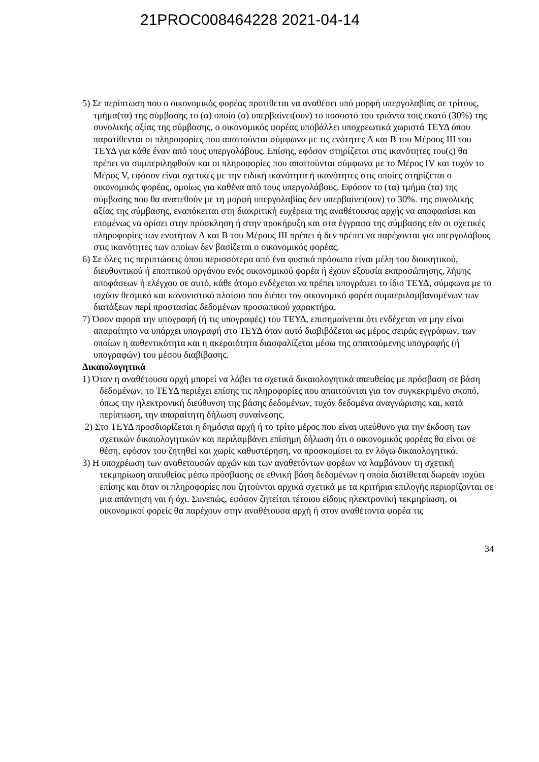21PROC008464228 2021-04-14
5) Σε περίπτωση που ο οικονομικός φορέας προτίθεται να αναθέσει υπό μορφή υπεργολαβίας σε τρίτους, τμήμα(τα) της σύμβασης το (α) οποίο (α) υπερβαίνει(ουν) το ποσοστό του τριάντα τοις εκατό (30%) της συνολικής αξίας της σύμβασης, ο οικονομικός φορέας υποβάλλει υποχρεωτικά χωριστά ΤΕΥΔ όπου παρατίθενται οι πληροφορίες που απαιτούνται σύμφωνα με τις ενότητες Α και Β του Μέρους ΙΙΙ του ΤΕΥΔ για κάθε έναν από τους υπεργολάβους. Επίσης, εφόσον στηρίζεται στις ικανότητες του(ς) θα πρέπει να συμπεριληφθούν και οι πληροφορίες που απαιτούνται σύμφωνα με το Μέρος IV και τυχόν το Μέρος V, εφόσον είναι σχετικές με την ειδική ικανότητα ή ικανότητες στις οποίες στηρίζεται ο οικονομικός φορέας, ομοίως για καθένα από τους υπεργολάβους. Εφόσον το (τα) τμήμα (τα) της σύμβασης που θα ανατεθούν με τη μορφή υπεργολαβίας δεν υπερβαίνει(ουν) το 30%. της συνολικής αξίας της σύμβασης, εναπόκειται στη διακριτική ευχέρεια της αναθέτουσας αρχής να αποφασίσει και επομένως να ορίσει στην πρόσκληση ή στην προκήρυξη και στα έγγραφα της σύμβασης εάν οι σχετικές πληροφορίες των ενοτήτων Α και Β του Μέρους ΙΙΙ πρέπει ή δεν πρέπει να παρέχονται για υπεργολάβους στις ικανότητες των οποίων δεν βασίζεται ο οικονομικός φορέας.
6) Σε όλες τις περιπτώσεις όπου περισσότερα από ένα φυσικά πρόσωπα είναι μέλη του διοικητικού, διευθυντικού ή εποπτικού οργάνου ενός οικονομικού φορέα ή έχουν εξουσία εκπροσώπησης, λήψης αποφάσεων ή ελέγχου σε αυτό, κάθε άτομο ενδέχεται να πρέπει υπογράψει το ίδιο ΤΕΥΔ, σύμφωνα με το ισχύον θεσμικό και κανονιστικό πλαίσιο που διέπει τον οικονομικό φορέα συμπεριλαμβανομένων των διατάξεων περί προστασίας δεδομένων προσωπικού χαρακτήρα.
7) Όσον αφορά την υπογραφή (ή τις υπογραφές) του ΤΕΥΔ, επισημαίνεται ότι ενδέχεται να μην είναι απαραίτητο να υπάρχει υπογραφή στο ΤΕΥΔ όταν αυτό διαβιβάζεται ως μέρος σειράς εγγράφων, των οποίων η αυθεντικότητα και η ακεραιότητα διασφαλίζεται μέσω της απαιτούμενης υπογραφής (ή υπογραφών) του μέσου διαβίβασης.
Δικαιολογητικά
1) Όταν η αναθέτουσα αρχή μπορεί να λάβει τα σχετικά δικαιολογητικά απευθείας με πρόσβαση σε βάση δεδομένων, το ΤΕΥΔ περιέχει επίσης τις πληροφορίες που απαιτούνται για τον συγκεκριμένο σκοπό, όπως την ηλεκτρονική διεύθυνση της βάσης δεδομένων, τυχόν δεδομένα αναγνώρισης και, κατά περίπτωση, την απαραίτητη δήλωση συναίνεσης.
2) Στο ΤΕΥΔ προσδιορίζεται η δημόσια αρχή ή το τρίτο μέρος που είναι υπεύθυνο για την έκδοση των σχετικών δικαιολογητικών και περιλαμβάνει επίσημη δήλωση ότι ο οικονομικός φορέας θα είναι σε θέση, εφόσον του ζητηθεί και χωρίς καθυστέρηση, να προσκομίσει τα εν λόγω δικαιολογητικά.
3) Η υποχρέωση των αναθετουσών αρχών και των αναθετόντων φορέων να λαμβάνουν τη σχετική τεκμηρίωση απευθείας μέσω πρόσβασης σε εθνική βάση δεδομένων η οποία διατίθεται δωρεάν ισχύει επίσης και όταν οι πληροφορίες που ζητούνται αρχικά σχετικά με τα κριτήρια επιλογής περιορίζονται σε μια απάντηση ναι ή όχι. Συνεπώς, εφόσον ζητείται τέτοιου είδους ηλεκτρονική τεκμηρίωση, οι οικονομικοί φορείς θα παρέχουν στην αναθέτουσα αρχή ή στον αναθέτοντα φορέα τις
34